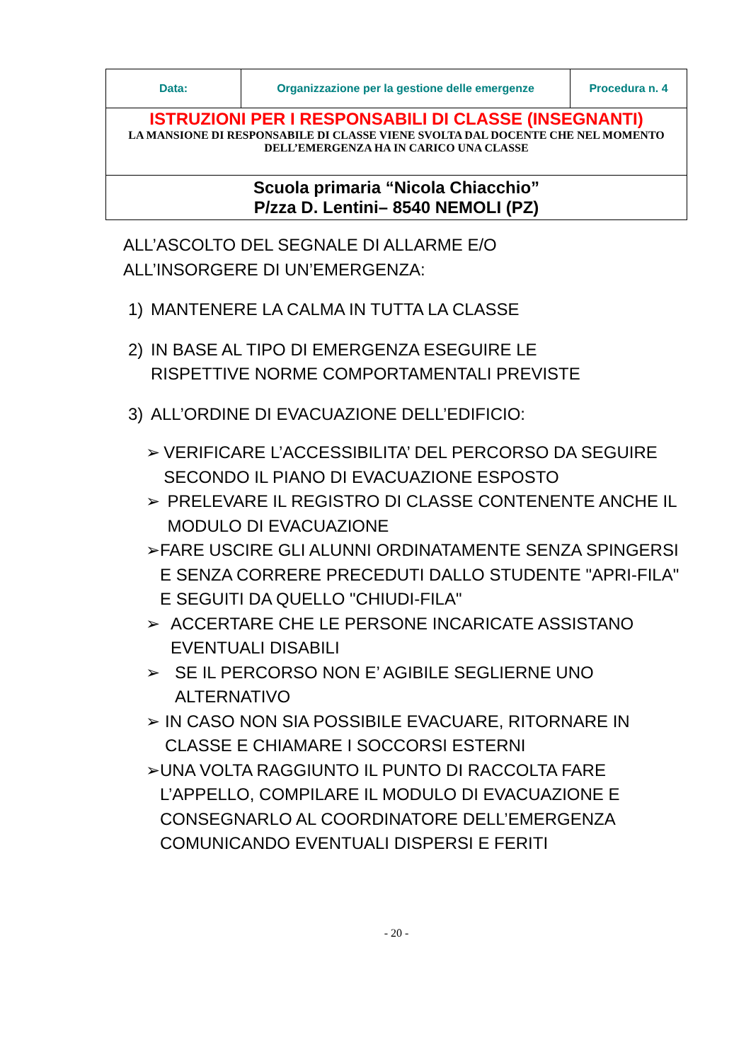| Data: | Organizzazione per la gestione delle emergenze | Procedura n. 4 |
| ISTRUZIONI PER I RESPONSABILI DI CLASSE (INSEGNANTI) LA MANSIONE DI RESPONSABILE DI CLASSE VIENE SVOLTA DAL DOCENTE CHE NEL MOMENTO DELL’EMERGENZA HA IN CARICO UNA CLASSE | | |
| Scuola primaria “Nicola Chiacchio” P/zza D. Lentini– 8540 NEMOLI (PZ) | | |
ALL’ASCOLTO DEL SEGNALE DI ALLARME E/O
ALL’INSORGERE DI UN’EMERGENZA:
1) MANTENERE LA CALMA IN TUTTA LA CLASSE
2) IN BASE AL TIPO DI EMERGENZA ESEGUIRE LE
RISPETTIVE NORME COMPORTAMENTALI PREVISTE
3) ALL’ORDINE DI EVACUAZIONE DELL’EDIFICIO:
➢ VERIFICARE L’ACCESSIBILITA’ DEL PERCORSO DA SEGUIRE SECONDO IL PIANO DI EVACUAZIONE ESPOSTO
➢ PRELEVARE IL REGISTRO DI CLASSE CONTENENTE ANCHE IL MODULO DI EVACUAZIONE
➢ FARE USCIRE GLI ALUNNI ORDINATAMENTE SENZA SPINGERSI E SENZA CORRERE PRECEDUTI DALLO STUDENTE "APRI-FILA" E SEGUITI DA QUELLO "CHIUDI-FILA"
➢ ACCERTARE CHE LE PERSONE INCARICATE ASSISTANO EVENTUALI DISABILI
➢ SE IL PERCORSO NON E’ AGIBILE SEGLIERNE UNO ALTERNATIVO
➢ IN CASO NON SIA POSSIBILE EVACUARE, RITORNARE IN CLASSE E CHIAMARE I SOCCORSI ESTERNI
➢ UNA VOLTA RAGGIUNTO IL PUNTO DI RACCOLTA FARE L’APPELLO, COMPILARE IL MODULO DI EVACUAZIONE E CONSEGNARLO AL COORDINATORE DELL’EMERGENZA COMUNICANDO EVENTUALI DISPERSI E FERITI
- 20 -